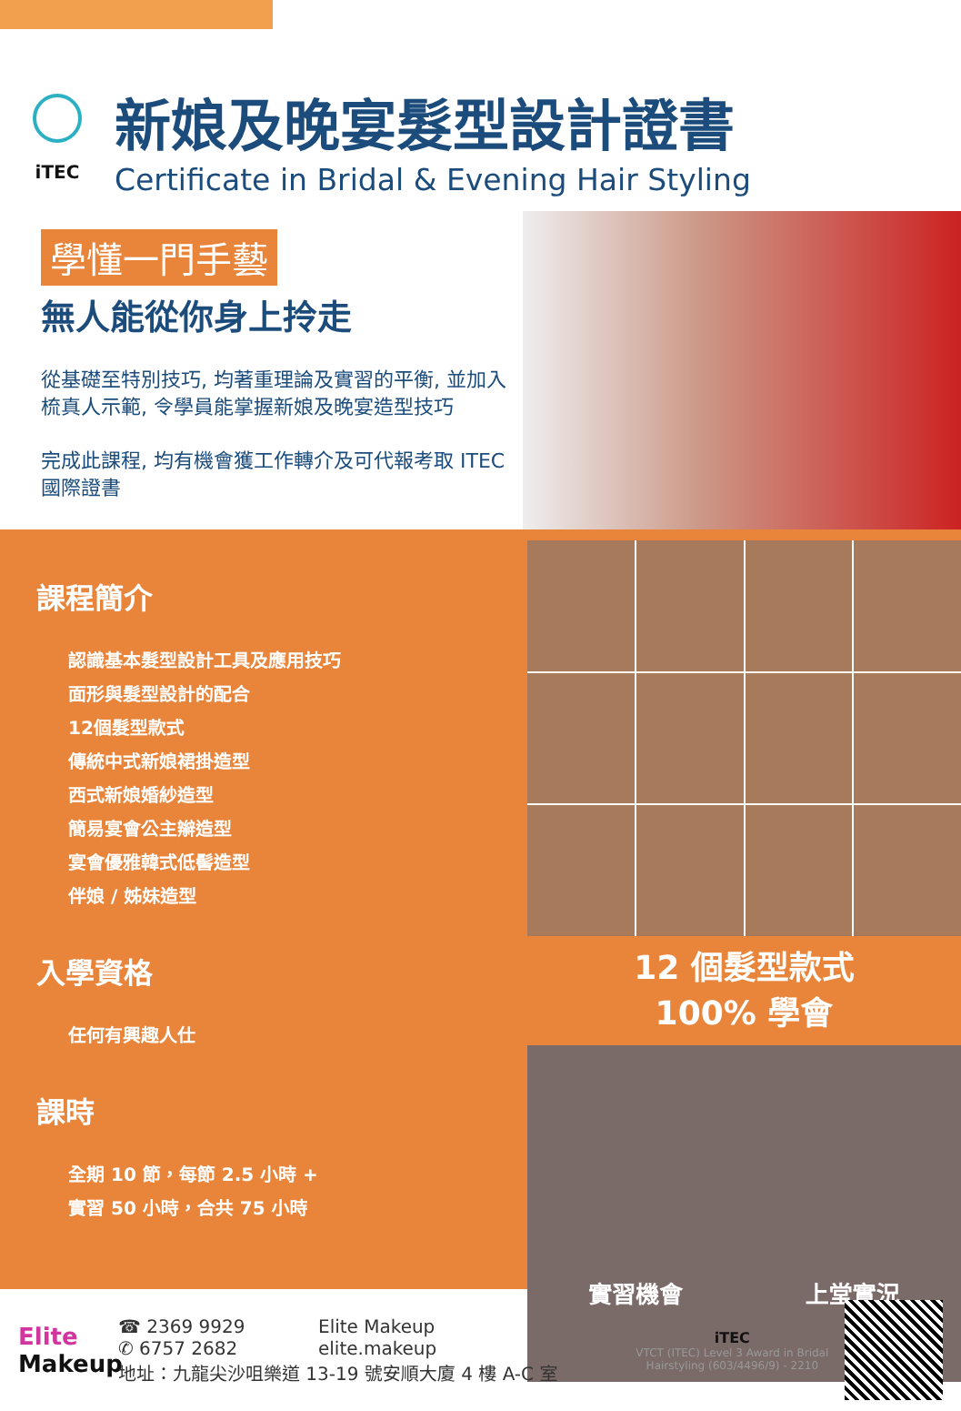iTEC
新娘及晚宴髮型設計證書
Certificate in Bridal & Evening Hair Styling
學懂一門手藝
無人能從你身上拎走
從基礎至特別技巧, 均著重理論及實習的平衡, 並加入梳真人示範, 令學員能掌握新娘及晚宴造型技巧
完成此課程, 均有機會獲工作轉介及可代報考取 ITEC 國際證書
課程簡介
認識基本髮型設計工具及應用技巧
面形與髮型設計的配合
12個髮型款式
傳統中式新娘裙掛造型
西式新娘婚紗造型
簡易宴會公主辮造型
宴會優雅韓式低髻造型
伴娘 / 姊妹造型
入學資格
任何有興趣人仕
課時
全期 10 節，每節 2.5 小時 +
實習 50 小時，合共 75 小時
12 個髮型款式
100% 學會
實習機會 上堂實況
Elite
Makeup
☎ 2369 9929 Elite Makeup
✆ 6757 2682 elite.makeup
地址：九龍尖沙咀樂道 13-19 號安順大廈 4 樓 A-C 室
iTEC
VTCT (ITEC) Level 3 Award in Bridal Hairstyling (603/4496/9) - 2210